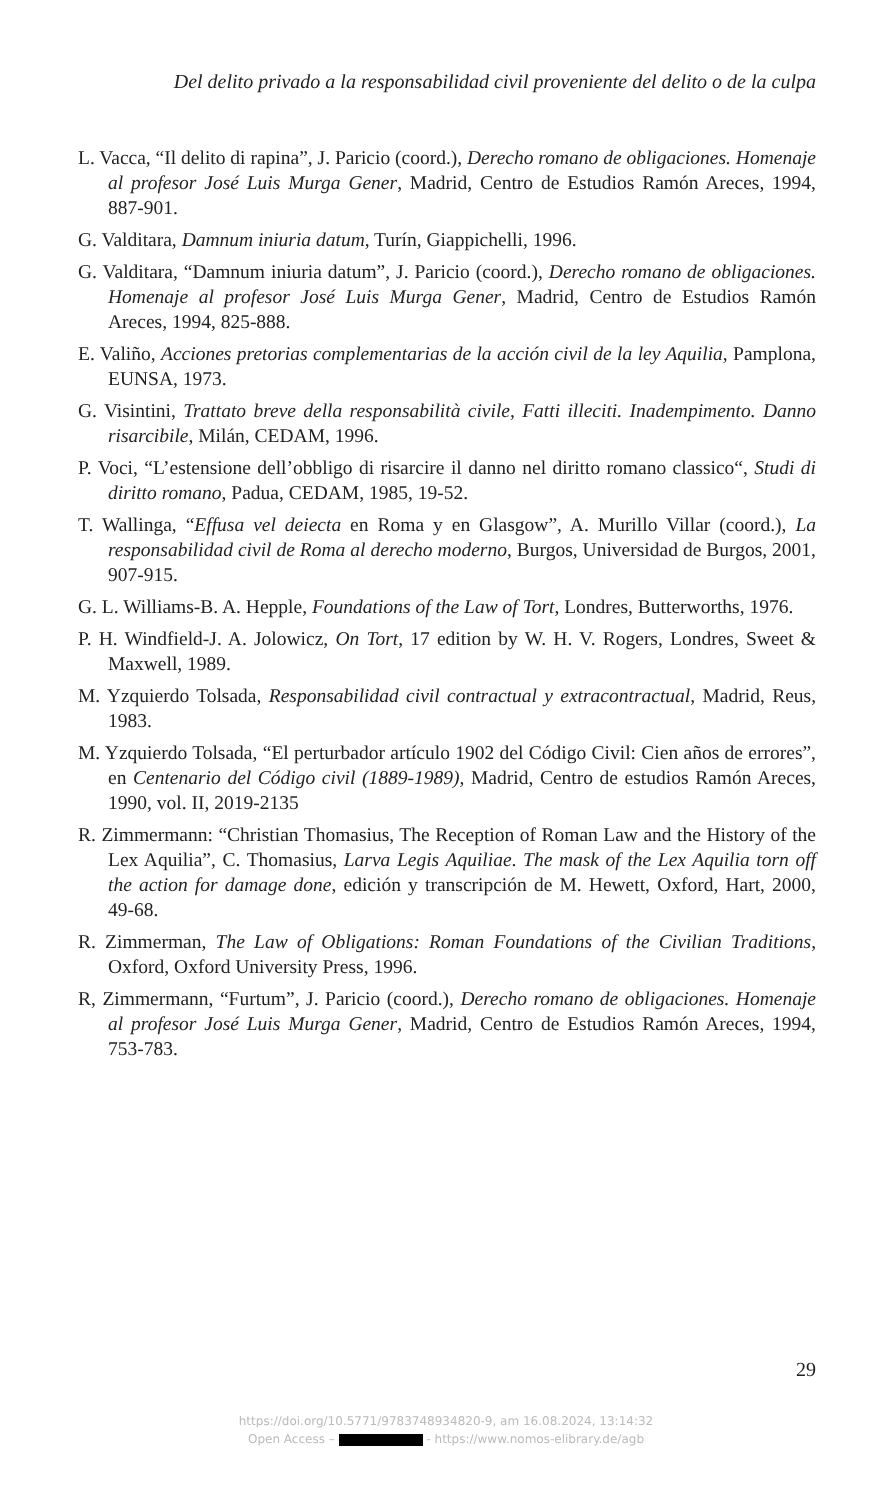Del delito privado a la responsabilidad civil proveniente del delito o de la culpa
L. Vacca, “Il delito di rapina”, J. Paricio (coord.), Derecho romano de obligaciones. Homenaje al profesor José Luis Murga Gener, Madrid, Centro de Estudios Ramón Areces, 1994, 887-901.
G. Valditara, Damnum iniuria datum, Turín, Giappichelli, 1996.
G. Valditara, “Damnum iniuria datum”, J. Paricio (coord.), Derecho romano de obligaciones. Homenaje al profesor José Luis Murga Gener, Madrid, Centro de Estudios Ramón Areces, 1994, 825-888.
E. Valiño, Acciones pretorias complementarias de la acción civil de la ley Aquilia, Pamplona, EUNSA, 1973.
G. Visintini, Trattato breve della responsabilità civile, Fatti illeciti. Inadempimento. Danno risarcibile, Milán, CEDAM, 1996.
P. Voci, “L’estensione dell’obbligo di risarcire il danno nel diritto romano classico“, Studi di diritto romano, Padua, CEDAM, 1985, 19-52.
T. Wallinga, “Effusa vel deiecta en Roma y en Glasgow”, A. Murillo Villar (coord.), La responsabilidad civil de Roma al derecho moderno, Burgos, Universidad de Burgos, 2001, 907-915.
G. L. Williams-B. A. Hepple, Foundations of the Law of Tort, Londres, Butterworths, 1976.
P. H. Windfield-J. A. Jolowicz, On Tort, 17 edition by W. H. V. Rogers, Londres, Sweet & Maxwell, 1989.
M. Yzquierdo Tolsada, Responsabilidad civil contractual y extracontractual, Madrid, Reus, 1983.
M. Yzquierdo Tolsada, “El perturbador artículo 1902 del Código Civil: Cien años de errores”, en Centenario del Código civil (1889-1989), Madrid, Centro de estudios Ramón Areces, 1990, vol. II, 2019-2135
R. Zimmermann: “Christian Thomasius, The Reception of Roman Law and the History of the Lex Aquilia”, C. Thomasius, Larva Legis Aquiliae. The mask of the Lex Aquilia torn off the action for damage done, edición y transcripción de M. Hewett, Oxford, Hart, 2000, 49-68.
R. Zimmerman, The Law of Obligations: Roman Foundations of the Civilian Traditions, Oxford, Oxford University Press, 1996.
R, Zimmermann, “Furtum”, J. Paricio (coord.), Derecho romano de obligaciones. Homenaje al profesor José Luis Murga Gener, Madrid, Centro de Estudios Ramón Areces, 1994, 753-783.
29
https://doi.org/10.5771/9783748934820-9, am 16.08.2024, 13:14:32
Open Access – - https://www.nomos-elibrary.de/agb